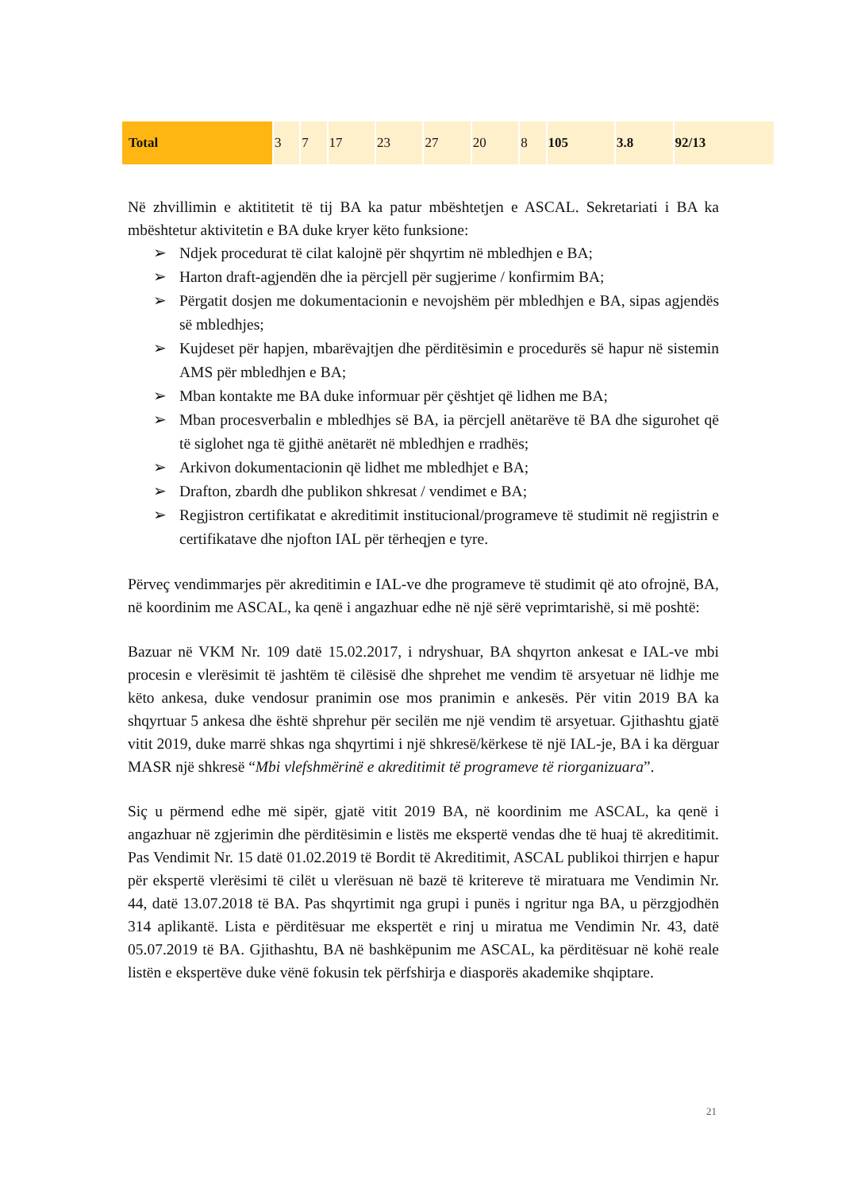| Total | 3 | 7 | 17 | 23 | 27 | 20 | 8 | 105 | 3.8 | 92/13 |
Në zhvillimin e aktititetit të tij BA ka patur mbështetjen e ASCAL. Sekretariati i BA ka mbështetur aktivitetin e BA duke kryer këto funksione:
➢ Ndjek procedurat të cilat kalojnë për shqyrtim në mbledhjen e BA;
➢ Harton draft-agjendën dhe ia përcjell për sugjerime / konfirmim BA;
➢ Përgatit dosjen me dokumentacionin e nevojshëm për mbledhjen e BA, sipas agjendës së mbledhjes;
➢ Kujdeset për hapjen, mbarëvajtjen dhe përditësimin e procedurës së hapur në sistemin AMS për mbledhjen e BA;
➢ Mban kontakte me BA duke informuar për çështjet që lidhen me BA;
➢ Mban procesverbalin e mbledhjes së BA, ia përcjell anëtarëve të BA dhe sigurohet që të siglohet nga të gjithë anëtarët në mbledhjen e rradhës;
➢ Arkivon dokumentacionin që lidhet me mbledhjet e BA;
➢ Drafton, zbardh dhe publikon shkresat / vendimet e BA;
➢ Regjistron certifikatat e akreditimit institucional/programeve të studimit në regjistrin e certifikatave dhe njofton IAL për tërheqjen e tyre.
Përveç vendimmarjes për akreditimin e IAL-ve dhe programeve të studimit që ato ofrojnë, BA, në koordinim me ASCAL, ka qenë i angazhuar edhe në një sërë veprimtarishë, si më poshtë:
Bazuar në VKM Nr. 109 datë 15.02.2017, i ndryshuar, BA shqyrton ankesat e IAL-ve mbi procesin e vlerësimit të jashtëm të cilësisë dhe shprehet me vendim të arsyetuar në lidhje me këto ankesa, duke vendosur pranimin ose mos pranimin e ankesës. Për vitin 2019 BA ka shqyrtuar 5 ankesa dhe është shprehur për secilën me një vendim të arsyetuar. Gjithashtu gjatë vitit 2019, duke marrë shkas nga shqyrtimi i një shkresë/kërkese të një IAL-je, BA i ka dërguar MASR një shkresë “Mbi vlefshmërinë e akreditimit të programeve të riorganizuara”.
Siç u përmend edhe më sipër, gjatë vitit 2019 BA, në koordinim me ASCAL, ka qenë i angazhuar në zgjerimin dhe përditësimin e listës me ekspertë vendas dhe të huaj të akreditimit. Pas Vendimit Nr. 15 datë 01.02.2019 të Bordit të Akreditimit, ASCAL publikoi thirrjen e hapur për ekspertë vlerësimi të cilët u vlerësuan në bazë të kritereve të miratuara me Vendimin Nr. 44, datë 13.07.2018 të BA. Pas shqyrtimit nga grupi i punës i ngritur nga BA, u përzgjodhën 314 aplikantë. Lista e përditësuar me ekspertët e rinj u miratua me Vendimin Nr. 43, datë 05.07.2019 të BA. Gjithashtu, BA në bashkëpunim me ASCAL, ka përditësuar në kohë reale listën e ekspertëve duke vënë fokusin tek përfshirja e diasporës akademike shqiptare.
21